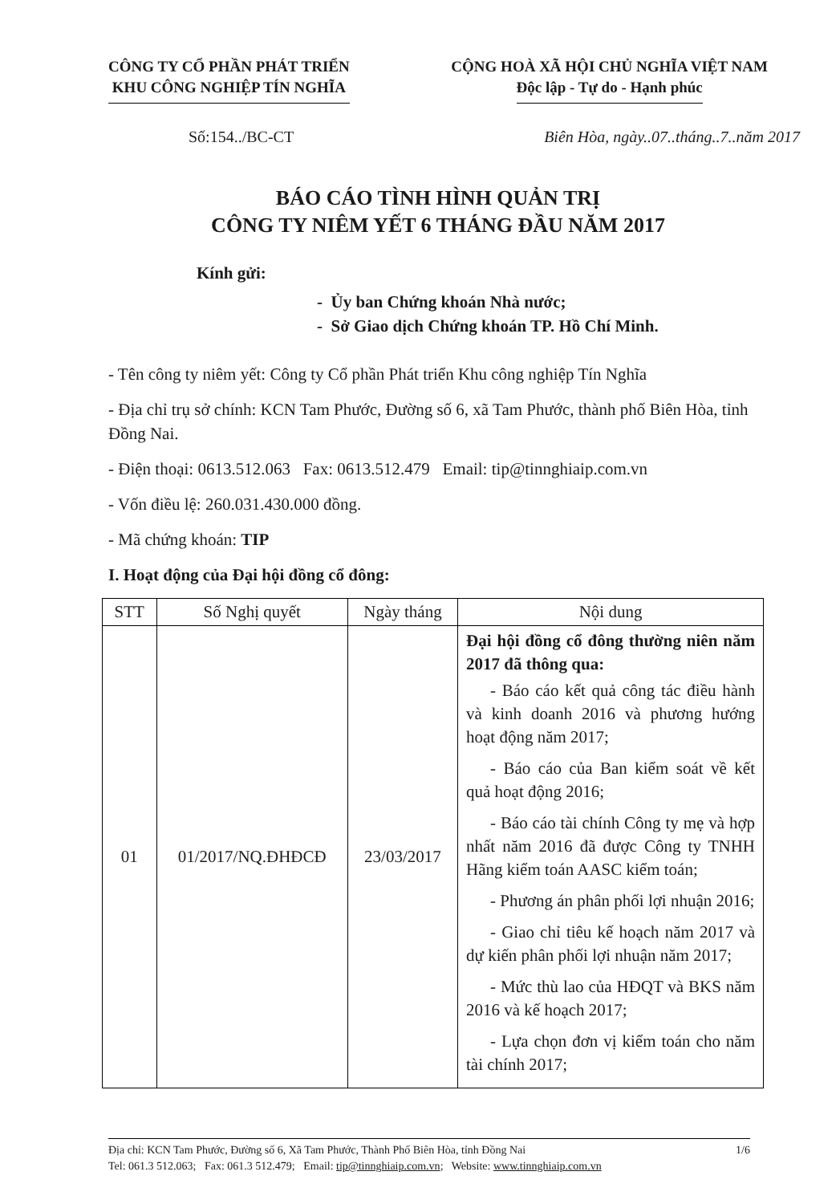CÔNG TY CỔ PHẦN PHÁT TRIỂN
KHU CÔNG NGHIỆP TÍN NGHĨA
CỘNG HOÀ XÃ HỘI CHỦ NGHĨA VIỆT NAM
Độc lập - Tự do - Hạnh phúc
Số:154../BC-CT Biên Hòa, ngày..07..tháng..7..năm 2017
BÁO CÁO TÌNH HÌNH QUẢN TRỊ
CÔNG TY NIÊM YẾT 6 THÁNG ĐẦU NĂM 2017
Kính gửi:
- Ủy ban Chứng khoán Nhà nước;
- Sở Giao dịch Chứng khoán TP. Hồ Chí Minh.
- Tên công ty niêm yết: Công ty Cổ phần Phát triển Khu công nghiệp Tín Nghĩa
- Địa chỉ trụ sở chính: KCN Tam Phước, Đường số 6, xã Tam Phước, thành phố Biên Hòa, tỉnh Đồng Nai.
- Điện thoại: 0613.512.063 Fax: 0613.512.479 Email: tip@tinnghiaip.com.vn
- Vốn điều lệ: 260.031.430.000 đồng.
- Mã chứng khoán: TIP
I. Hoạt động của Đại hội đồng cổ đông:
| STT | Số Nghị quyết | Ngày tháng | Nội dung |
| --- | --- | --- | --- |
| 01 | 01/2017/NQ.ĐHĐCĐ | 23/03/2017 | Đại hội đồng cổ đông thường niên năm 2017 đã thông qua: - Báo cáo kết quả công tác điều hành và kinh doanh 2016 và phương hướng hoạt động năm 2017; - Báo cáo của Ban kiểm soát về kết quả hoạt động 2016; - Báo cáo tài chính Công ty mẹ và hợp nhất năm 2016 đã được Công ty TNHH Hãng kiểm toán AASC kiểm toán; - Phương án phân phối lợi nhuận 2016; - Giao chỉ tiêu kế hoạch năm 2017 và dự kiến phân phối lợi nhuận năm 2017; - Mức thù lao của HĐQT và BKS năm 2016 và kế hoạch 2017; - Lựa chọn đơn vị kiểm toán cho năm tài chính 2017; |
Địa chỉ: KCN Tam Phước, Đường số 6, Xã Tam Phước, Thành Phố Biên Hòa, tỉnh Đồng Nai 1/6
Tel: 061.3 512.063; Fax: 061.3 512.479; Email: tip@tinnghiaip.com.vn; Website: www.tinnghiaip.com.vn